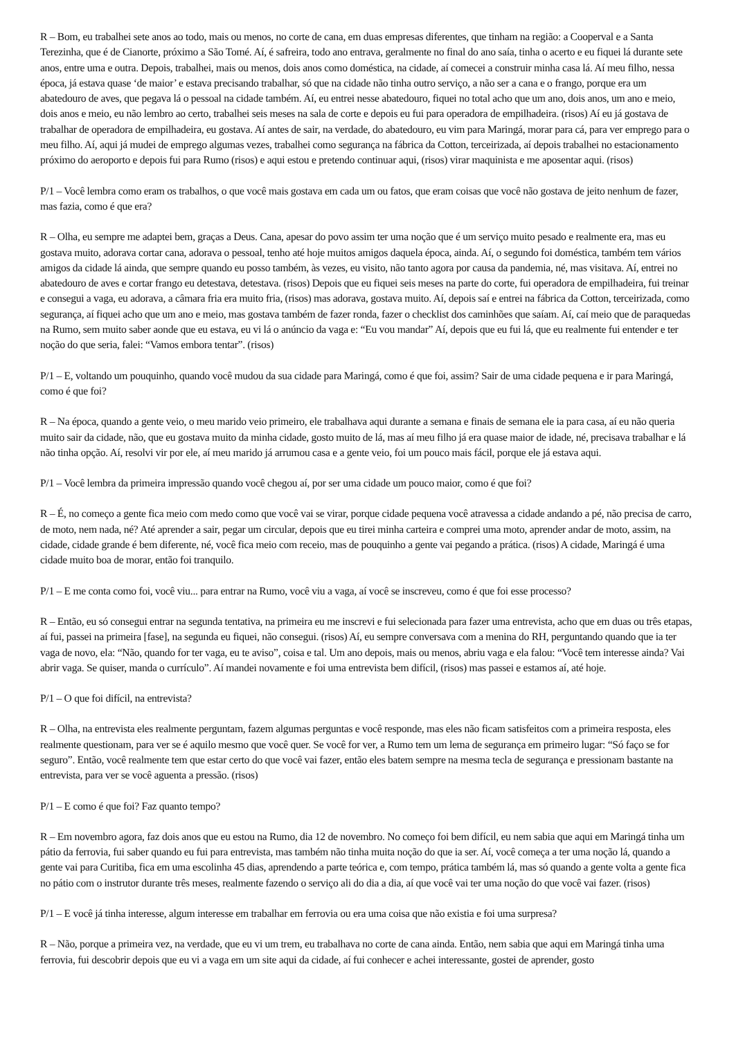R – Bom, eu trabalhei sete anos ao todo, mais ou menos, no corte de cana, em duas empresas diferentes, que tinham na região: a Cooperval e a Santa Terezinha, que é de Cianorte, próximo a São Tomé. Aí, é safreira, todo ano entrava, geralmente no final do ano saía, tinha o acerto e eu fiquei lá durante sete anos, entre uma e outra. Depois, trabalhei, mais ou menos, dois anos como doméstica, na cidade, aí comecei a construir minha casa lá. Aí meu filho, nessa época, já estava quase ‘de maior’ e estava precisando trabalhar, só que na cidade não tinha outro serviço, a não ser a cana e o frango, porque era um abatedouro de aves, que pegava lá o pessoal na cidade também. Aí, eu entrei nesse abatedouro, fiquei no total acho que um ano, dois anos, um ano e meio, dois anos e meio, eu não lembro ao certo, trabalhei seis meses na sala de corte e depois eu fui para operadora de empilhadeira. (risos) Aí eu já gostava de trabalhar de operadora de empilhadeira, eu gostava. Aí antes de sair, na verdade, do abatedouro, eu vim para Maringá, morar para cá, para ver emprego para o meu filho. Aí, aqui já mudei de emprego algumas vezes, trabalhei como segurança na fábrica da Cotton, terceirizada, aí depois trabalhei no estacionamento próximo do aeroporto e depois fui para Rumo (risos) e aqui estou e pretendo continuar aqui, (risos) virar maquinista e me aposentar aqui. (risos)
P/1 – Você lembra como eram os trabalhos, o que você mais gostava em cada um ou fatos, que eram coisas que você não gostava de jeito nenhum de fazer, mas fazia, como é que era?
R – Olha, eu sempre me adaptei bem, graças a Deus. Cana, apesar do povo assim ter uma noção que é um serviço muito pesado e realmente era, mas eu gostava muito, adorava cortar cana, adorava o pessoal, tenho até hoje muitos amigos daquela época, ainda. Aí, o segundo foi doméstica, também tem vários amigos da cidade lá ainda, que sempre quando eu posso também, às vezes, eu visito, não tanto agora por causa da pandemia, né, mas visitava. Aí, entrei no abatedouro de aves e cortar frango eu detestava, detestava. (risos) Depois que eu fiquei seis meses na parte do corte, fui operadora de empilhadeira, fui treinar e consegui a vaga, eu adorava, a câmara fria era muito fria, (risos) mas adorava, gostava muito. Aí, depois saí e entrei na fábrica da Cotton, terceirizada, como segurança, aí fiquei acho que um ano e meio, mas gostava também de fazer ronda, fazer o checklist dos caminhões que saíam. Aí, caí meio que de paraquedas na Rumo, sem muito saber aonde que eu estava, eu vi lá o anúncio da vaga e: “Eu vou mandar” Aí, depois que eu fui lá, que eu realmente fui entender e ter noção do que seria, falei: “Vamos embora tentar”. (risos)
P/1 – E, voltando um pouquinho, quando você mudou da sua cidade para Maringá, como é que foi, assim? Sair de uma cidade pequena e ir para Maringá, como é que foi?
R – Na época, quando a gente veio, o meu marido veio primeiro, ele trabalhava aqui durante a semana e finais de semana ele ia para casa, aí eu não queria muito sair da cidade, não, que eu gostava muito da minha cidade, gosto muito de lá, mas aí meu filho já era quase maior de idade, né, precisava trabalhar e lá não tinha opção. Aí, resolvi vir por ele, aí meu marido já arrumou casa e a gente veio, foi um pouco mais fácil, porque ele já estava aqui.
P/1 – Você lembra da primeira impressão quando você chegou aí, por ser uma cidade um pouco maior, como é que foi?
R – É, no começo a gente fica meio com medo como que você vai se virar, porque cidade pequena você atravessa a cidade andando a pé, não precisa de carro, de moto, nem nada, né? Até aprender a sair, pegar um circular, depois que eu tirei minha carteira e comprei uma moto, aprender andar de moto, assim, na cidade, cidade grande é bem diferente, né, você fica meio com receio, mas de pouquinho a gente vai pegando a prática. (risos) A cidade, Maringá é uma cidade muito boa de morar, então foi tranquilo.
P/1 – E me conta como foi, você viu... para entrar na Rumo, você viu a vaga, aí você se inscreveu, como é que foi esse processo?
R – Então, eu só consegui entrar na segunda tentativa, na primeira eu me inscrevi e fui selecionada para fazer uma entrevista, acho que em duas ou três etapas, aí fui, passei na primeira [fase], na segunda eu fiquei, não consegui. (risos) Aí, eu sempre conversava com a menina do RH, perguntando quando que ia ter vaga de novo, ela: “Não, quando for ter vaga, eu te aviso”, coisa e tal. Um ano depois, mais ou menos, abriu vaga e ela falou: “Você tem interesse ainda? Vai abrir vaga. Se quiser, manda o currículo”. Aí mandei novamente e foi uma entrevista bem difícil, (risos) mas passei e estamos aí, até hoje.
P/1 – O que foi difícil, na entrevista?
R – Olha, na entrevista eles realmente perguntam, fazem algumas perguntas e você responde, mas eles não ficam satisfeitos com a primeira resposta, eles realmente questionam, para ver se é aquilo mesmo que você quer. Se você for ver, a Rumo tem um lema de segurança em primeiro lugar: “Só faço se for seguro”. Então, você realmente tem que estar certo do que você vai fazer, então eles batem sempre na mesma tecla de segurança e pressionam bastante na entrevista, para ver se você aguenta a pressão. (risos)
P/1 – E como é que foi? Faz quanto tempo?
R – Em novembro agora, faz dois anos que eu estou na Rumo, dia 12 de novembro. No começo foi bem difícil, eu nem sabia que aqui em Maringá tinha um pátio da ferrovia, fui saber quando eu fui para entrevista, mas também não tinha muita noção do que ia ser. Aí, você começa a ter uma noção lá, quando a gente vai para Curitiba, fica em uma escolinha 45 dias, aprendendo a parte teórica e, com tempo, prática também lá, mas só quando a gente volta a gente fica no pátio com o instrutor durante três meses, realmente fazendo o serviço ali do dia a dia, aí que você vai ter uma noção do que você vai fazer. (risos)
P/1 – E você já tinha interesse, algum interesse em trabalhar em ferrovia ou era uma coisa que não existia e foi uma surpresa?
R – Não, porque a primeira vez, na verdade, que eu vi um trem, eu trabalhava no corte de cana ainda. Então, nem sabia que aqui em Maringá tinha uma ferrovia, fui descobrir depois que eu vi a vaga em um site aqui da cidade, aí fui conhecer e achei interessante, gostei de aprender, gosto